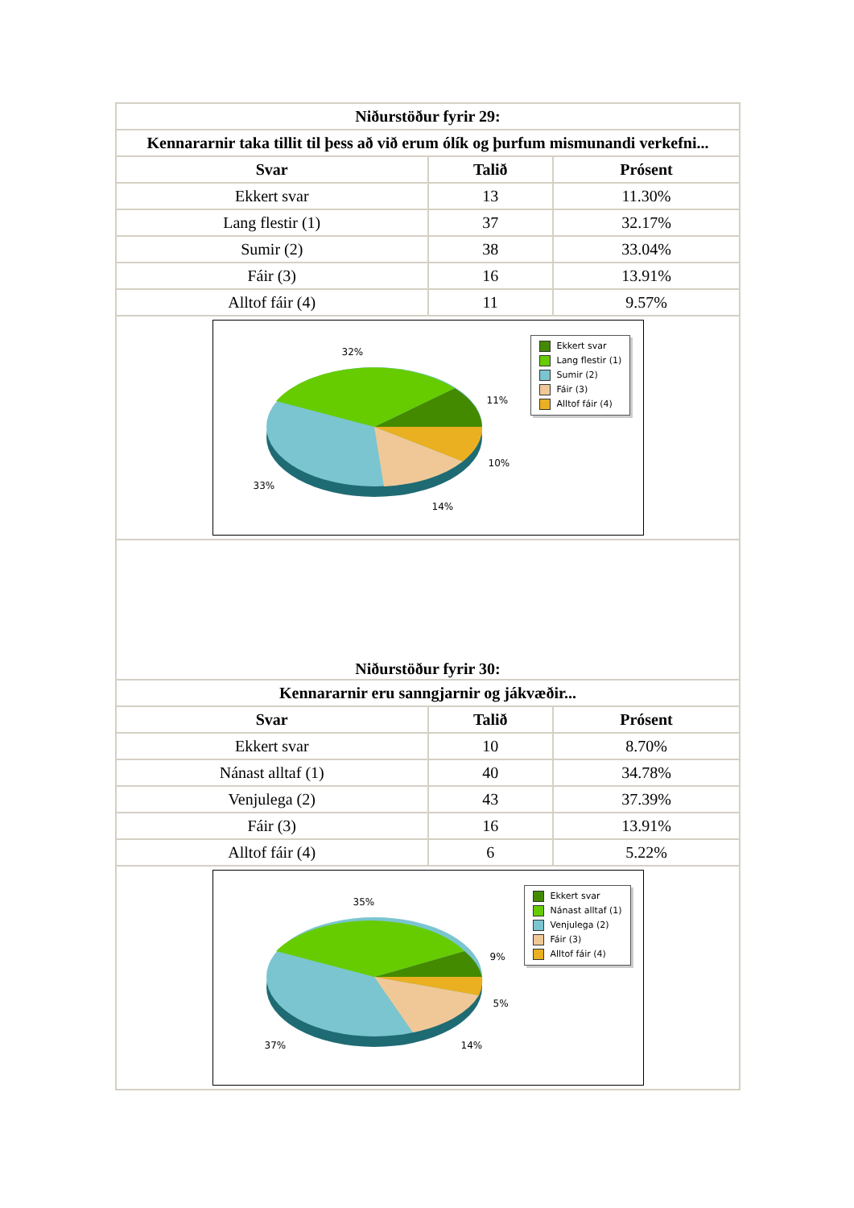| Niðurstöður fyrir 29: | | |
| --- | --- | --- |
| Kennararnir taka tillit til þess að við erum ólík og þurfum mismunandi verkefni... | | |
| Svar | Talið | Prósent |
| Ekkert svar | 13 | 11.30% |
| Lang flestir (1) | 37 | 32.17% |
| Sumir (2) | 38 | 33.04% |
| Fáir (3) | 16 | 13.91% |
| Alltof fáir (4) | 11 | 9.57% |
| 32% 11% 10% 14% 33% Ekkert svar Lang flestir (1) Sumir (2) Fáir (3) Alltof fáir (4) | | |
| Niðurstöður fyrir 30: | | |
| Kennararnir eru sanngjarnir og jákvæðir... | | |
| Svar | Talið | Prósent |
| Ekkert svar | 10 | 8.70% |
| Nánast alltaf (1) | 40 | 34.78% |
| Venjulega (2) | 43 | 37.39% |
| Fáir (3) | 16 | 13.91% |
| Alltof fáir (4) | 6 | 5.22% |
| 35% 9% 5% 14% 37% Ekkert svar Nánast alltaf (1) Venjulega (2) Fáir (3) Alltof fáir (4) | | |